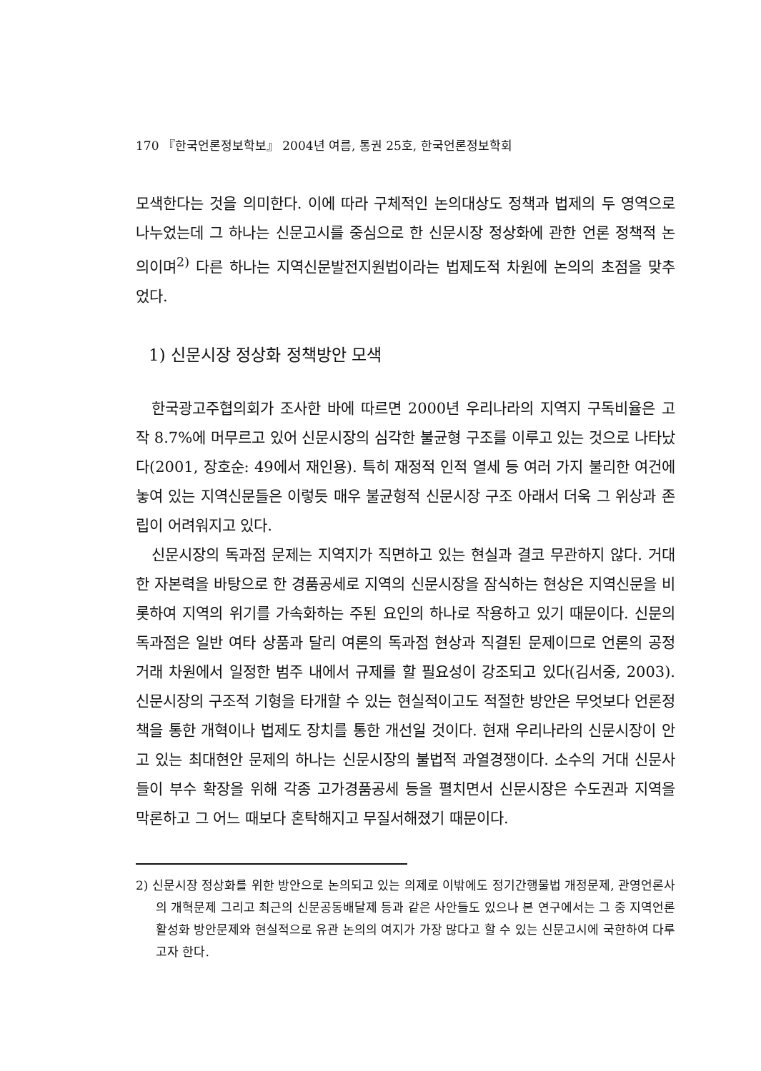170 『한국언론정보학보』 2004년 여름, 통권 25호, 한국언론정보학회
모색한다는 것을 의미한다. 이에 따라 구체적인 논의대상도 정책과 법제의 두 영역으로 나누었는데 그 하나는 신문고시를 중심으로 한 신문시장 정상화에 관한 언론 정책적 논의이며<sup>2)</sup> 다른 하나는 지역신문발전지원법이라는 법제도적 차원에 논의의 초점을 맞추었다.
1) 신문시장 정상화 정책방안 모색
한국광고주협의회가 조사한 바에 따르면 2000년 우리나라의 지역지 구독비율은 고작 8.7%에 머무르고 있어 신문시장의 심각한 불균형 구조를 이루고 있는 것으로 나타났다(2001, 장호순: 49에서 재인용). 특히 재정적 인적 열세 등 여러 가지 불리한 여건에 놓여 있는 지역신문들은 이렇듯 매우 불균형적 신문시장 구조 아래서 더욱 그 위상과 존립이 어려워지고 있다.
신문시장의 독과점 문제는 지역지가 직면하고 있는 현실과 결코 무관하지 않다. 거대한 자본력을 바탕으로 한 경품공세로 지역의 신문시장을 잠식하는 현상은 지역신문을 비롯하여 지역의 위기를 가속화하는 주된 요인의 하나로 작용하고 있기 때문이다. 신문의 독과점은 일반 여타 상품과 달리 여론의 독과점 현상과 직결된 문제이므로 언론의 공정거래 차원에서 일정한 범주 내에서 규제를 할 필요성이 강조되고 있다(김서중, 2003). 신문시장의 구조적 기형을 타개할 수 있는 현실적이고도 적절한 방안은 무엇보다 언론정책을 통한 개혁이나 법제도 장치를 통한 개선일 것이다. 현재 우리나라의 신문시장이 안고 있는 최대현안 문제의 하나는 신문시장의 불법적 과열경쟁이다. 소수의 거대 신문사들이 부수 확장을 위해 각종 고가경품공세 등을 펼치면서 신문시장은 수도권과 지역을 막론하고 그 어느 때보다 혼탁해지고 무질서해졌기 때문이다.
2) 신문시장 정상화를 위한 방안으로 논의되고 있는 의제로 이밖에도 정기간행물법 개정문제, 관영언론사의 개혁문제 그리고 최근의 신문공동배달제 등과 같은 사안들도 있으나 본 연구에서는 그 중 지역언론 활성화 방안문제와 현실적으로 유관 논의의 여지가 가장 많다고 할 수 있는 신문고시에 국한하여 다루고자 한다.